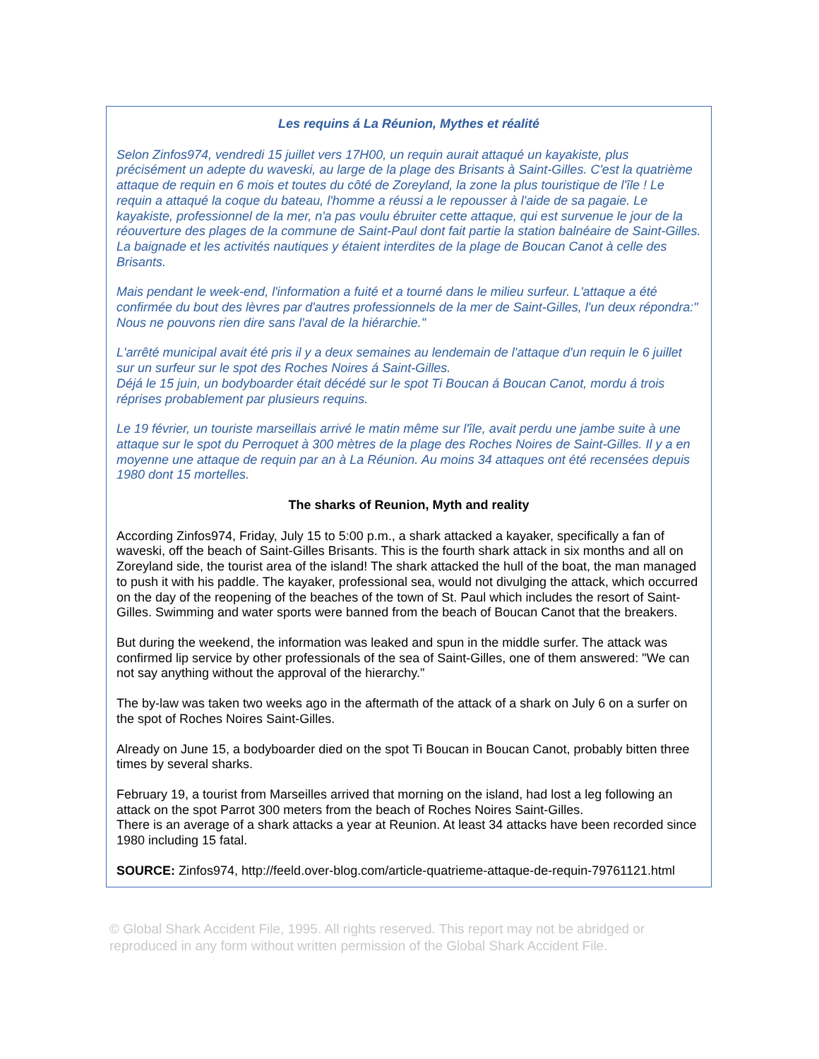Les requins á La Réunion, Mythes et réalité
Selon Zinfos974, vendredi 15 juillet vers 17H00, un requin aurait attaqué un kayakiste, plus précisément un adepte du waveski, au large de la plage des Brisants à Saint-Gilles. C'est la quatrième attaque de requin en 6 mois et toutes du côté de Zoreyland, la zone la plus touristique de l'île ! Le requin a attaqué la coque du bateau, l'homme a réussi a le repousser à l'aide de sa pagaie. Le kayakiste, professionnel de la mer, n'a pas voulu ébruiter cette attaque, qui est survenue le jour de la réouverture des plages de la commune de Saint-Paul dont fait partie la station balnéaire de Saint-Gilles. La baignade et les activités nautiques y étaient interdites de la plage de Boucan Canot à celle des Brisants.
Mais pendant le week-end, l'information a fuité et a tourné dans le milieu surfeur. L'attaque a été confirmée du bout des lèvres par d'autres professionnels de la mer de Saint-Gilles, l'un deux répondra:" Nous ne pouvons rien dire sans l'aval de la hiérarchie."
L'arrêté municipal avait été pris il y a deux semaines au lendemain de l'attaque d'un requin le 6 juillet sur un surfeur sur le spot des Roches Noires á Saint-Gilles.
Déjá le 15 juin, un bodyboarder était décédé sur le spot Ti Boucan á Boucan Canot, mordu á trois réprises probablement par plusieurs requins.
Le 19 février, un touriste marseillais arrivé le matin même sur l'île, avait perdu une jambe suite à une attaque sur le spot du Perroquet à 300 mètres de la plage des Roches Noires de Saint-Gilles. Il y a en moyenne une attaque de requin par an à La Réunion. Au moins 34 attaques ont été recensées depuis 1980 dont 15 mortelles.
The sharks of Reunion, Myth and reality
According Zinfos974, Friday, July 15 to 5:00 p.m., a shark attacked a kayaker, specifically a fan of waveski, off the beach of Saint-Gilles Brisants. This is the fourth shark attack in six months and all on Zoreyland side, the tourist area of the island! The shark attacked the hull of the boat, the man managed to push it with his paddle. The kayaker, professional sea, would not divulging the attack, which occurred on the day of the reopening of the beaches of the town of St. Paul which includes the resort of Saint-Gilles. Swimming and water sports were banned from the beach of Boucan Canot that the breakers.
But during the weekend, the information was leaked and spun in the middle surfer. The attack was confirmed lip service by other professionals of the sea of Saint-Gilles, one of them answered: "We can not say anything without the approval of the hierarchy."
The by-law was taken two weeks ago in the aftermath of the attack of a shark on July 6 on a surfer on the spot of Roches Noires Saint-Gilles.
Already on June 15, a bodyboarder died on the spot Ti Boucan in Boucan Canot, probably bitten three times by several sharks.
February 19, a tourist from Marseilles arrived that morning on the island, had lost a leg following an attack on the spot Parrot 300 meters from the beach of Roches Noires Saint-Gilles.
There is an average of a shark attacks a year at Reunion. At least 34 attacks have been recorded since 1980 including 15 fatal.
SOURCE: Zinfos974, http://feeld.over-blog.com/article-quatrieme-attaque-de-requin-79761121.html
© Global Shark Accident File, 1995. All rights reserved. This report may not be abridged or reproduced in any form without written permission of the Global Shark Accident File.